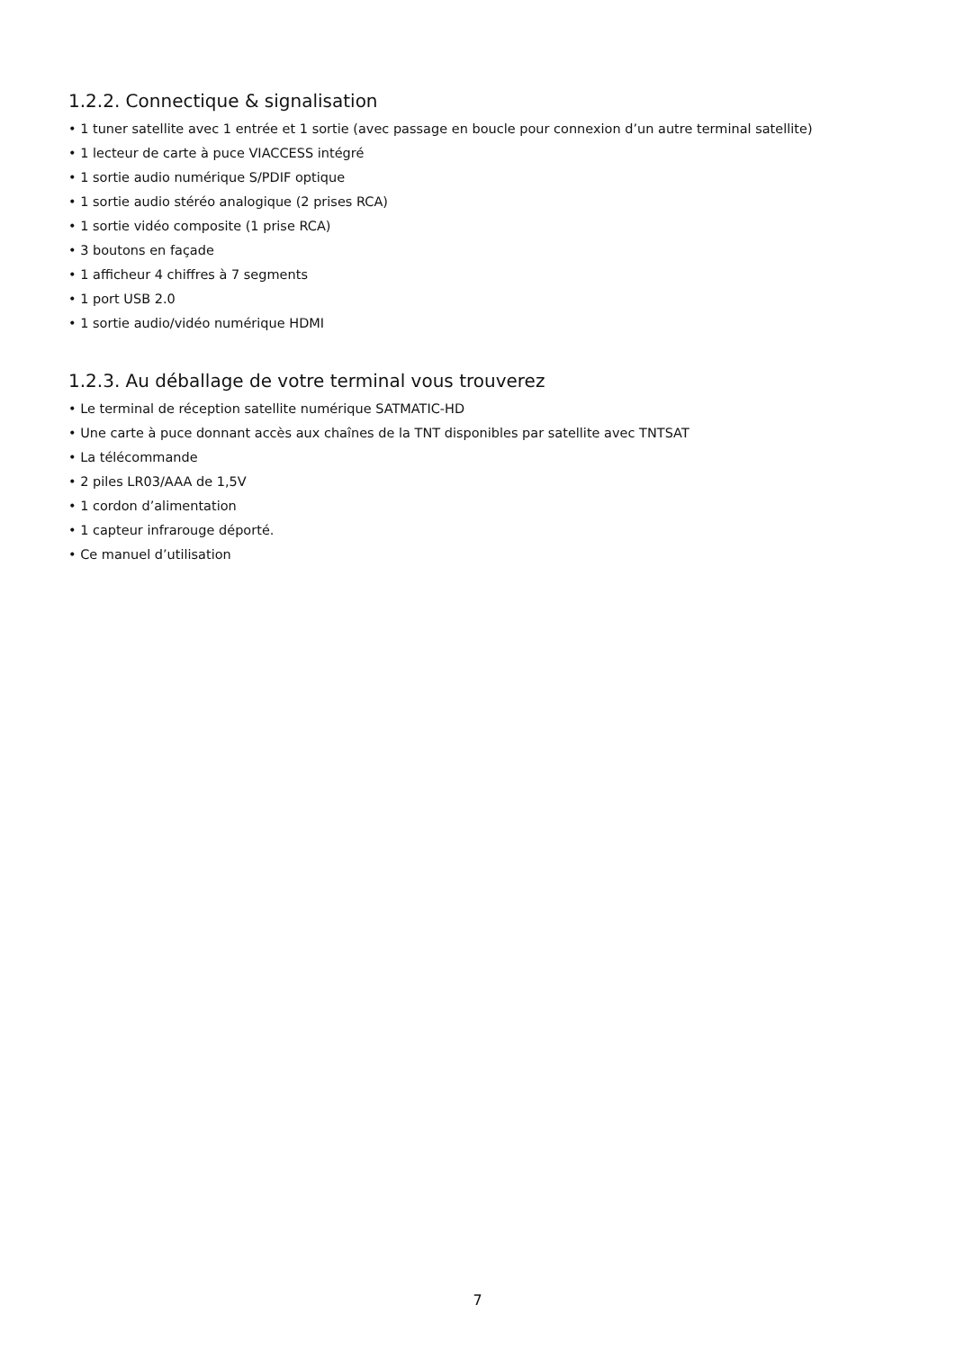1.2.2. Connectique & signalisation
• 1 tuner satellite avec 1 entrée et 1 sortie (avec passage en boucle pour connexion d’un autre terminal satellite)
• 1 lecteur de carte à puce VIACCESS intégré
• 1 sortie audio numérique S/PDIF optique
• 1 sortie audio stéréo analogique (2 prises RCA)
• 1 sortie vidéo composite (1 prise RCA)
• 3 boutons en façade
• 1 afficheur 4 chiffres à 7 segments
• 1 port USB 2.0
• 1 sortie audio/vidéo numérique HDMI
1.2.3. Au déballage de votre terminal vous trouverez
• Le terminal de réception satellite numérique SATMATIC-HD
• Une carte à puce donnant accès aux chaînes de la TNT disponibles par satellite avec TNTSAT
• La télécommande
• 2 piles LR03/AAA de 1,5V
• 1 cordon d’alimentation
• 1 capteur infrarouge déporté.
• Ce manuel d’utilisation
7